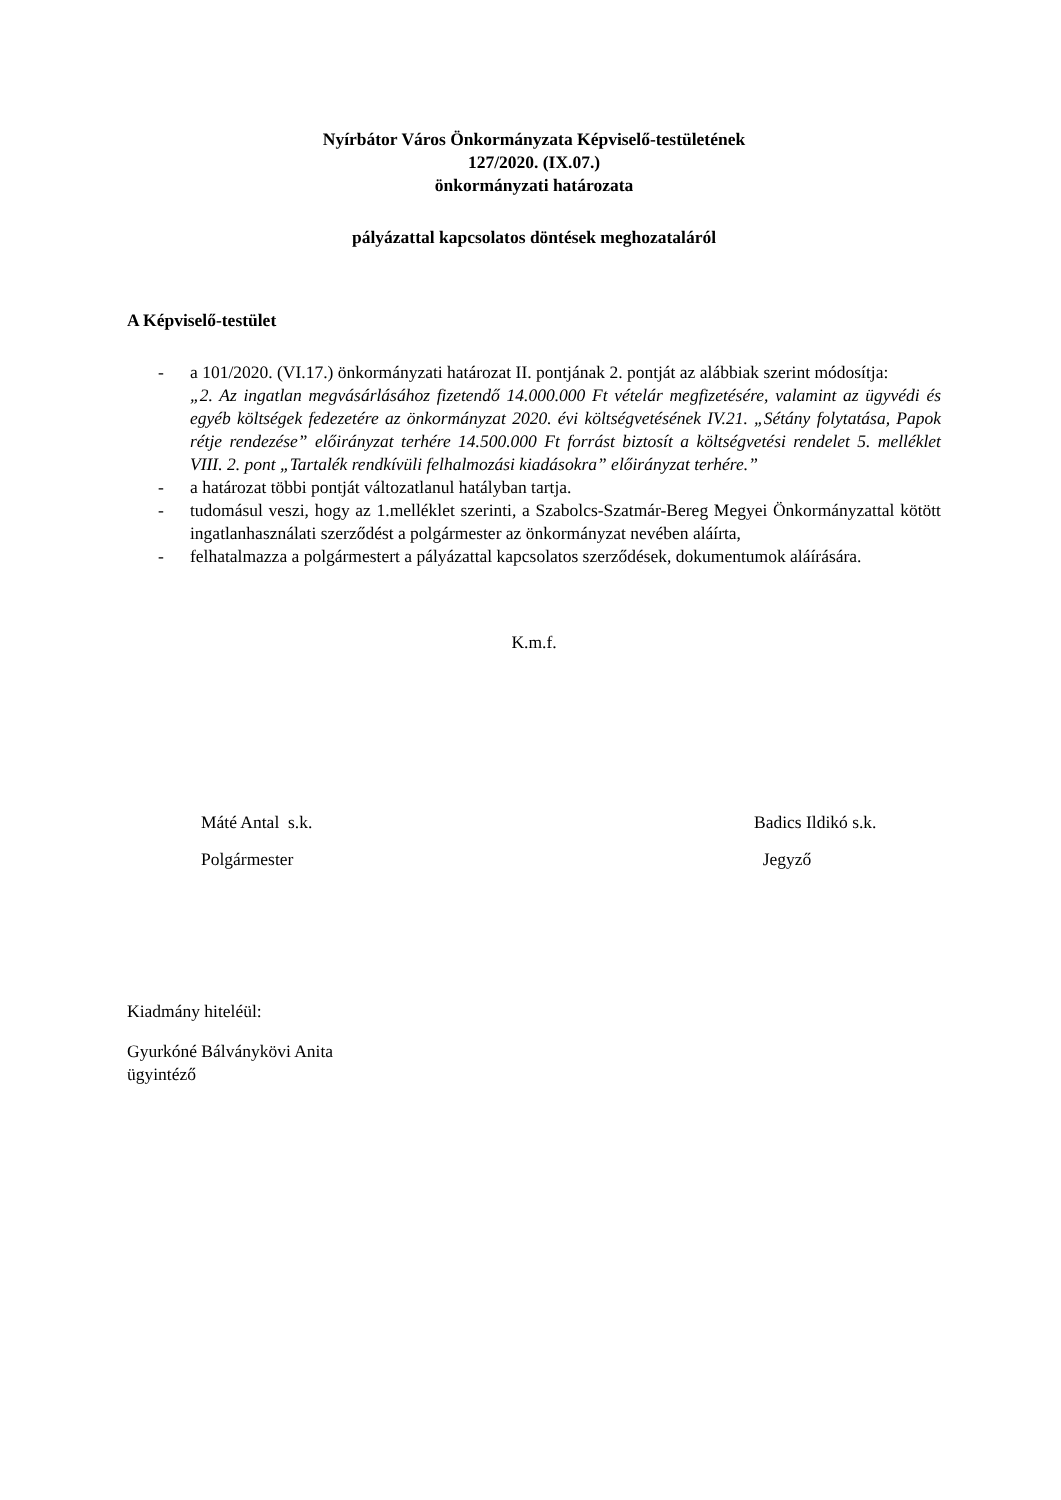Nyírbátor Város Önkormányzata Képviselő-testületének
127/2020. (IX.07.)
önkormányzati határozata
pályázattal kapcsolatos döntések meghozataláról
A Képviselő-testület
- a 101/2020. (VI.17.) önkormányzati határozat II. pontjának 2. pontját az alábbiak szerint módosítja:
„2. Az ingatlan megvásárlásához fizetendő 14.000.000 Ft vételár megfizetésére, valamint az ügyvédi és egyéb költségek fedezetére az önkormányzat 2020. évi költségvetésének IV.21. „Sétány folytatása, Papok rétje rendezése” előirányzat terhére 14.500.000 Ft forrást biztosít a költségvetési rendelet 5. melléklet VIII. 2. pont „Tartalék rendkívüli felhalmozási kiadásokra” előirányzat terhére.”
- a határozat többi pontját változatlanul hatályban tartja.
- tudomásul veszi, hogy az 1.melléklet szerinti, a Szabolcs-Szatmár-Bereg Megyei Önkormányzattal kötött ingatlanhasználati szerződést a polgármester az önkormányzat nevében aláírta,
- felhatalmazza a polgármestert a pályázattal kapcsolatos szerződések, dokumentumok aláírására.
K.m.f.
Máté Antal s.k.
Polgármester
Badics Ildikó s.k.
Jegyző
Kiadmány hiteléül:
Gyurkóné Bálványkövi Anita
ügyintéző